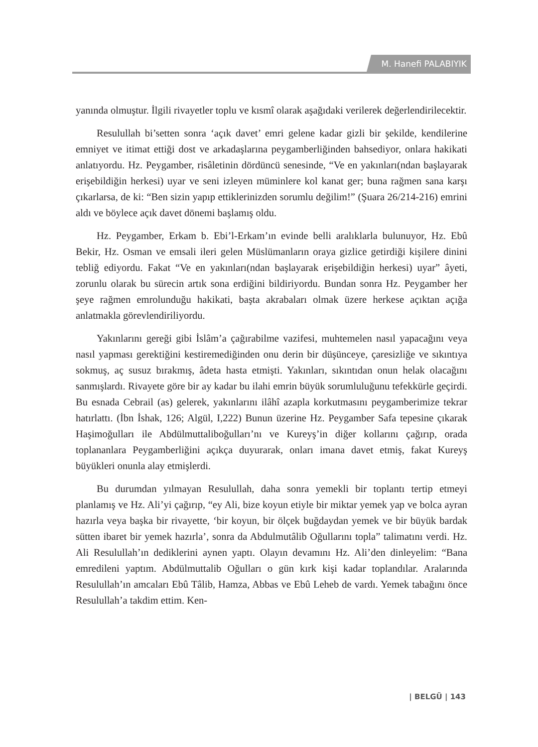M. Hanefi PALABIYIK
yanında olmuştur. İlgili rivayetler toplu ve kısmî olarak aşağıdaki verilerek değerlendirilecektir.
Resulullah bi’setten sonra ‘açık davet’ emri gelene kadar gizli bir şekilde, kendilerine emniyet ve itimat ettiği dost ve arkadaşlarına peygamberliğinden bahsediyor, onlara hakikati anlatıyordu. Hz. Peygamber, risâletinin dördüncü senesinde, “Ve en yakınları(ndan başlayarak erişebildiğin herkesi) uyar ve seni izleyen müminlere kol kanat ger; buna rağmen sana karşı çıkarlarsa, de ki: “Ben sizin yapıp ettiklerinizden sorumlu değilim!” (Şuara 26/214-216) emrini aldı ve böylece açık davet dönemi başlamış oldu.
Hz. Peygamber, Erkam b. Ebi’l-Erkam’ın evinde belli aralıklarla bulunuyor, Hz. Ebû Bekir, Hz. Osman ve emsali ileri gelen Müslümanların oraya gizlice getirdiği kişilere dinini tebliğ ediyordu. Fakat “Ve en yakınları(ndan başlayarak erişebildiğin herkesi) uyar” âyeti, zorunlu olarak bu sürecin artık sona erdiğini bildiriyordu. Bundan sonra Hz. Peygamber her şeye rağmen emrolunduğu hakikati, başta akrabaları olmak üzere herkese açıktan açığa anlatmakla görevlendiriliyordu.
Yakınlarını gereği gibi İslâm’a çağırabilme vazifesi, muhtemelen nasıl yapacağını veya nasıl yapması gerektiğini kestiremediğinden onu derin bir düşünceye, çaresizliğe ve sıkıntıya sokmuş, aç susuz bırakmış, âdeta hasta etmişti. Yakınları, sıkıntıdan onun helak olacağını sanmışlardı. Rivayete göre bir ay kadar bu ilahi emrin büyük sorumluluğunu tefekkürle geçirdi. Bu esnada Cebrail (as) gelerek, yakınlarını ilâhî azapla korkutmasını peygamberimize tekrar hatırlattı. (İbn İshak, 126; Algül, I,222) Bunun üzerine Hz. Peygamber Safa tepesine çıkarak Haşimoğulları ile Abdülmuttaliboğulları’nı ve Kureyş’in diğer kollarını çağırıp, orada toplananlara Peygamberliğini açıkça duyurarak, onları imana davet etmiş, fakat Kureyş büyükleri onunla alay etmişlerdi.
Bu durumdan yılmayan Resulullah, daha sonra yemekli bir toplantı tertip etmeyi planlamış ve Hz. Ali’yi çağırıp, “ey Ali, bize koyun etiyle bir miktar yemek yap ve bolca ayran hazırla veya başka bir rivayette, ‘bir koyun, bir ölçek buğdaydan yemek ve bir büyük bardak sütten ibaret bir yemek hazırla’, sonra da Abdulmutâlib Oğullarını topla” talimatını verdi. Hz. Ali Resulullah’ın dediklerini aynen yaptı. Olayın devamını Hz. Ali’den dinleyelim: “Bana emredileni yaptım. Abdülmuttalib Oğulları o gün kırk kişi kadar toplandılar. Aralarında Resulullah’ın amcaları Ebû Tâlib, Hamza, Abbas ve Ebû Leheb de vardı. Yemek tabağını önce Resulullah’a takdim ettim. Ken-
| BELGÜ | 143